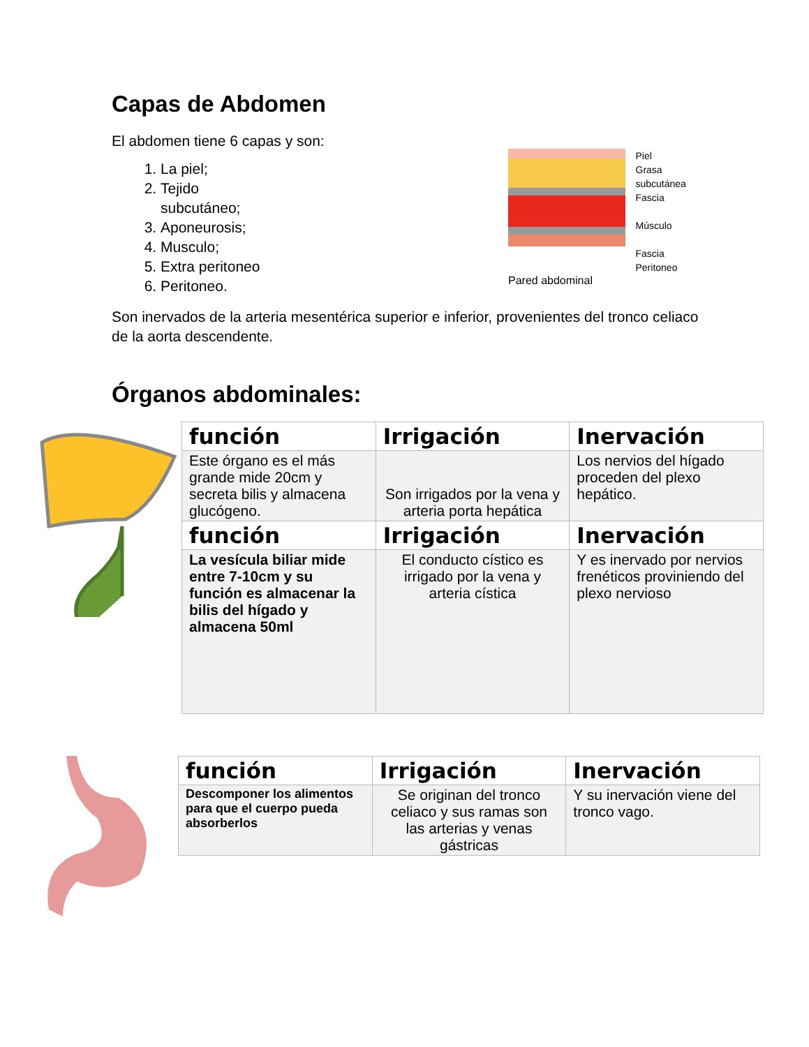Capas de Abdomen
El abdomen tiene 6 capas y son:
1. La piel;
2. Tejido subcutáneo;
3. Aponeurosis;
4. Musculo;
5. Extra peritoneo
6. Peritoneo.
Piel
Grasa subcutánea
Fascia
Músculo
Fascia
Peritoneo
Pared abdominal
Son inervados de la arteria mesentérica superior e inferior, provenientes del tronco celiaco de la aorta descendente.
Órganos abdominales:
| función | Irrigación | Inervación |
| --- | --- | --- |
| Este órgano es el más grande mide 20cm y secreta bilis y almacena glucógeno. | Son irrigados por la vena y arteria porta hepática | Los nervios del hígado proceden del plexo hepático. |
| función | Irrigación | Inervación |
| La vesícula biliar mide entre 7-10cm y su función es almacenar la bilis del hígado y almacena 50ml | El conducto cístico es irrigado por la vena y arteria cística | Y es inervado por nervios frenéticos proviniendo del plexo nervioso |
| función | Irrigación | Inervación |
| --- | --- | --- |
| Descomponer los alimentos para que el cuerpo pueda absorberlos | Se originan del tronco celiaco y sus ramas son las arterias y venas gástricas | Y su inervación viene del tronco vago. |